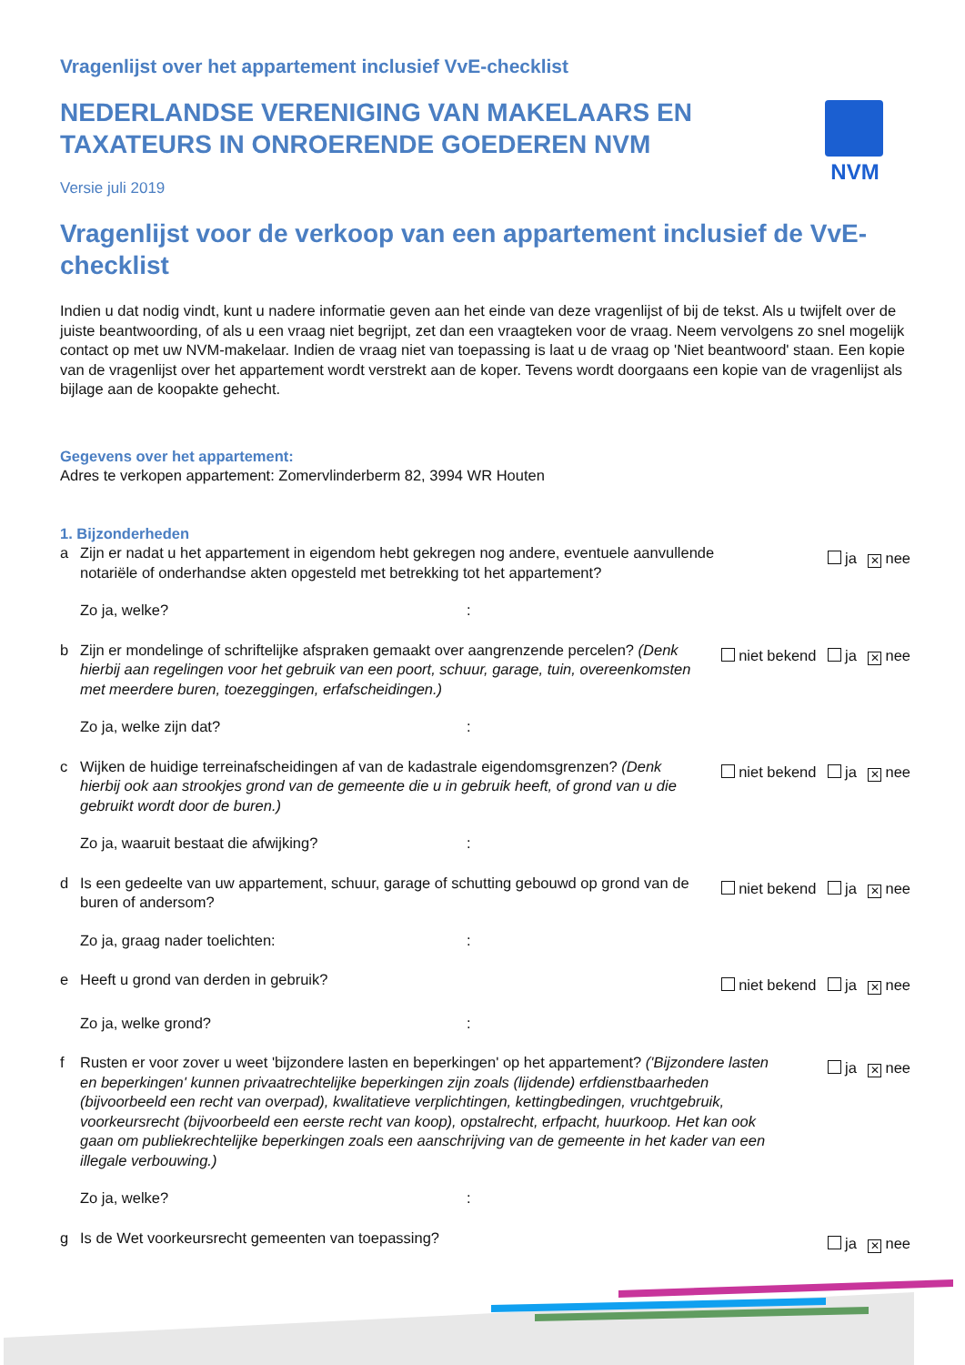NVM
Vragenlijst over het appartement inclusief VvE-checklist
NEDERLANDSE VERENIGING VAN MAKELAARS EN TAXATEURS IN ONROERENDE GOEDEREN NVM
Versie juli 2019
Vragenlijst voor de verkoop van een appartement inclusief de VvE-checklist
Indien u dat nodig vindt, kunt u nadere informatie geven aan het einde van deze vragenlijst of bij de tekst. Als u twijfelt over de juiste beantwoording, of als u een vraag niet begrijpt, zet dan een vraagteken voor de vraag. Neem vervolgens zo snel mogelijk contact op met uw NVM-makelaar. Indien de vraag niet van toepassing is laat u de vraag op 'Niet beantwoord' staan. Een kopie van de vragenlijst over het appartement wordt verstrekt aan de koper. Tevens wordt doorgaans een kopie van de vragenlijst als bijlage aan de koopakte gehecht.
Gegevens over het appartement:
Adres te verkopen appartement: Zomervlinderberm 82, 3994 WR Houten
1. Bijzonderheden
a Zijn er nadat u het appartement in eigendom hebt gekregen nog andere, eventuele aanvullende notariële of onderhandse akten opgesteld met betrekking tot het appartement? ja ✕ nee
Zo ja, welke?:
b Zijn er mondelinge of schriftelijke afspraken gemaakt over aangrenzende percelen? (Denk hierbij aan regelingen voor het gebruik van een poort, schuur, garage, tuin, overeenkomsten met meerdere buren, toezeggingen, erfafscheidingen.) niet bekend ja ✕ nee
Zo ja, welke zijn dat?:
c Wijken de huidige terreinafscheidingen af van de kadastrale eigendomsgrenzen? (Denk hierbij ook aan strookjes grond van de gemeente die u in gebruik heeft, of grond van u die gebruikt wordt door de buren.) niet bekend ja ✕ nee
Zo ja, waaruit bestaat die afwijking?:
d Is een gedeelte van uw appartement, schuur, garage of schutting gebouwd op grond van de buren of andersom? niet bekend ja ✕ nee
Zo ja, graag nader toelichten::
e Heeft u grond van derden in gebruik? niet bekend ja ✕ nee
Zo ja, welke grond?:
f Rusten er voor zover u weet 'bijzondere lasten en beperkingen' op het appartement? ('Bijzondere lasten en beperkingen' kunnen privaatrechtelijke beperkingen zijn zoals (lijdende) erfdienstbaarheden (bijvoorbeeld een recht van overpad), kwalitatieve verplichtingen, kettingbedingen, vruchtgebruik, voorkeursrecht (bijvoorbeeld een eerste recht van koop), opstalrecht, erfpacht, huurkoop. Het kan ook gaan om publiekrechtelijke beperkingen zoals een aanschrijving van de gemeente in het kader van een illegale verbouwing.) ja ✕ nee
Zo ja, welke?:
g Is de Wet voorkeursrecht gemeenten van toepassing? ja ✕ nee